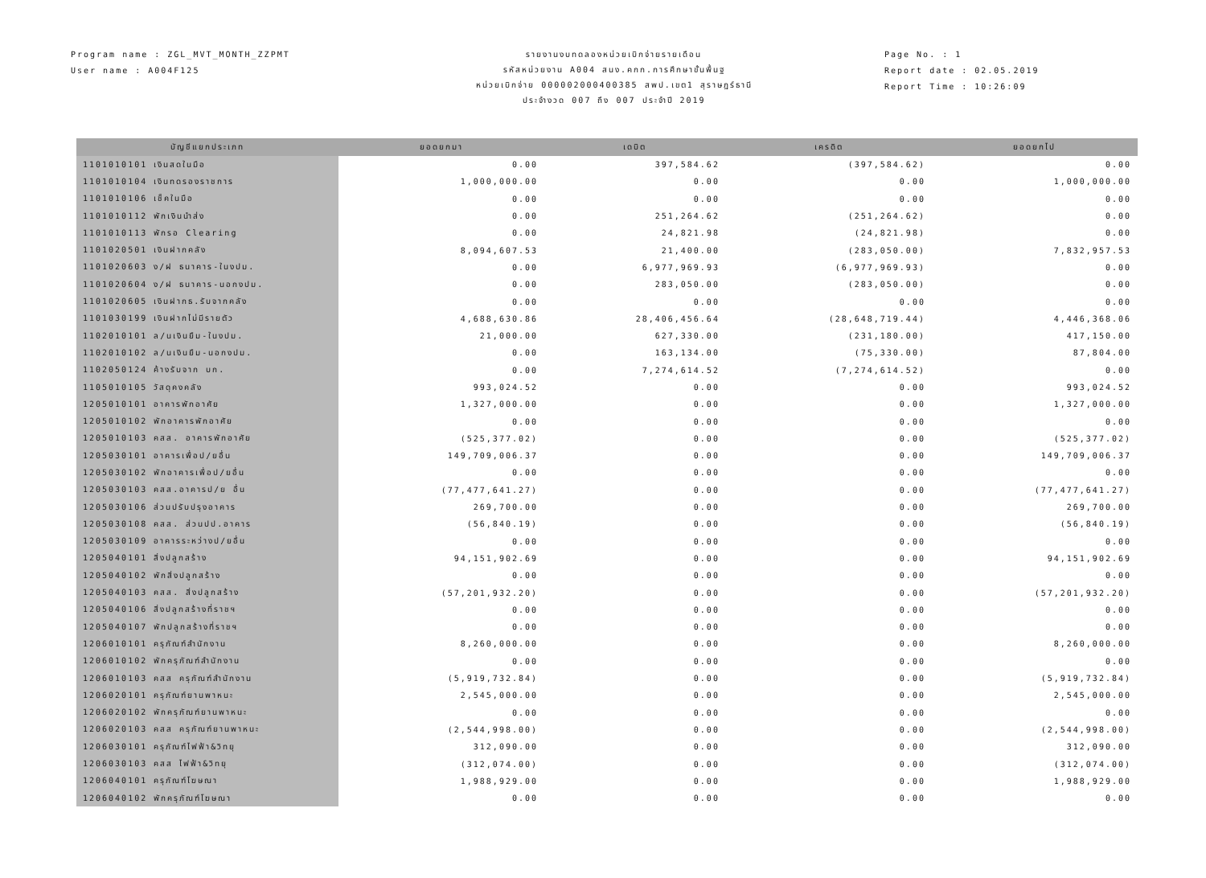Program name : ZGL_MVT_MONTH_ZZPMT
User name : A004F125
รายงานงบทดลองหน่วยเบิกจ่ายรายเดือน
รหัสหน่วยงาน A004 สนง.คกก.การศึกษาขั้นพื้นฐ
หน่วยเบิกจ่าย 000002000400385 สพป.เขต1 สุราษฎร์ธานี
ประจำงวด 007 ถึง 007 ประจำปี 2019
Page No. : 1
Report date : 02.05.2019
Report Time : 10:26:09
| บัญชีแยกประเภท | ยอดยกมา | เดบิต | เครดิต | ยอดยกไป |
| --- | --- | --- | --- | --- |
| 1101010101 เงินสดในมือ | 0.00 | 397,584.62 | (397,584.62) | 0.00 |
| 1101010104 เงินทดรองราชการ | 1,000,000.00 | 0.00 | 0.00 | 1,000,000.00 |
| 1101010106 เช็คในมือ | 0.00 | 0.00 | 0.00 | 0.00 |
| 1101010112 พักเงินนำส่ง | 0.00 | 251,264.62 | (251,264.62) | 0.00 |
| 1101010113 พักรอ Clearing | 0.00 | 24,821.98 | (24,821.98) | 0.00 |
| 1101020501 เงินฝากคลัง | 8,094,607.53 | 21,400.00 | (283,050.00) | 7,832,957.53 |
| 1101020603 ง/ฝ ธนาคาร-ในงปม. | 0.00 | 6,977,969.93 | (6,977,969.93) | 0.00 |
| 1101020604 ง/ฝ ธนาคาร-นอกงปม. | 0.00 | 283,050.00 | (283,050.00) | 0.00 |
| 1101020605 เงินฝากธ.รับจากคลัง | 0.00 | 0.00 | 0.00 | 0.00 |
| 1101030199 เงินฝากไม่มีรายตัว | 4,688,630.86 | 28,406,456.64 | (28,648,719.44) | 4,446,368.06 |
| 1102010101 ล/นเงินยืม-ในงปม. | 21,000.00 | 627,330.00 | (231,180.00) | 417,150.00 |
| 1102010102 ล/นเงินยืม-นอกงปม. | 0.00 | 163,134.00 | (75,330.00) | 87,804.00 |
| 1102050124 ค้างรับจาก บก. | 0.00 | 7,274,614.52 | (7,274,614.52) | 0.00 |
| 1105010105 วัสดุคงคลัง | 993,024.52 | 0.00 | 0.00 | 993,024.52 |
| 1205010101 อาคารพักอาศัย | 1,327,000.00 | 0.00 | 0.00 | 1,327,000.00 |
| 1205010102 พักอาคารพักอาศัย | 0.00 | 0.00 | 0.00 | 0.00 |
| 1205010103 คสส. อาคารพักอาศัย | (525,377.02) | 0.00 | 0.00 | (525,377.02) |
| 1205030101 อาคารเพื่อป/ยอื่น | 149,709,006.37 | 0.00 | 0.00 | 149,709,006.37 |
| 1205030102 พักอาคารเพื่อป/ยอื่น | 0.00 | 0.00 | 0.00 | 0.00 |
| 1205030103 คสส.อาคารป/ย อื่น | (77,477,641.27) | 0.00 | 0.00 | (77,477,641.27) |
| 1205030106 ส่วนปรับปรุงอาคาร | 269,700.00 | 0.00 | 0.00 | 269,700.00 |
| 1205030108 คสส. ส่วนปป.อาคาร | (56,840.19) | 0.00 | 0.00 | (56,840.19) |
| 1205030109 อาคารระหว่างป/ยอื่น | 0.00 | 0.00 | 0.00 | 0.00 |
| 1205040101 สิ่งปลูกสร้าง | 94,151,902.69 | 0.00 | 0.00 | 94,151,902.69 |
| 1205040102 พักสิ่งปลูกสร้าง | 0.00 | 0.00 | 0.00 | 0.00 |
| 1205040103 คสส. สิ่งปลูกสร้าง | (57,201,932.20) | 0.00 | 0.00 | (57,201,932.20) |
| 1205040106 สิ่งปลูกสร้างที่ราชฯ | 0.00 | 0.00 | 0.00 | 0.00 |
| 1205040107 พักปลูกสร้างที่ราชฯ | 0.00 | 0.00 | 0.00 | 0.00 |
| 1206010101 ครุภัณฑ์สำนักงาน | 8,260,000.00 | 0.00 | 0.00 | 8,260,000.00 |
| 1206010102 พักครุภัณฑ์สำนักงาน | 0.00 | 0.00 | 0.00 | 0.00 |
| 1206010103 คสส ครุภัณฑ์สำนักงาน | (5,919,732.84) | 0.00 | 0.00 | (5,919,732.84) |
| 1206020101 ครุภัณฑ์ยานพาหนะ | 2,545,000.00 | 0.00 | 0.00 | 2,545,000.00 |
| 1206020102 พักครุภัณฑ์ยานพาหนะ | 0.00 | 0.00 | 0.00 | 0.00 |
| 1206020103 คสส ครุภัณฑ์ยานพาหนะ | (2,544,998.00) | 0.00 | 0.00 | (2,544,998.00) |
| 1206030101 ครุภัณฑ์ไฟฟ้า&วิทยุ | 312,090.00 | 0.00 | 0.00 | 312,090.00 |
| 1206030103 คสส ไฟฟ้า&วิทยุ | (312,074.00) | 0.00 | 0.00 | (312,074.00) |
| 1206040101 ครุภัณฑ์โฆษณา | 1,988,929.00 | 0.00 | 0.00 | 1,988,929.00 |
| 1206040102 พักครุภัณฑ์โฆษณา | 0.00 | 0.00 | 0.00 | 0.00 |